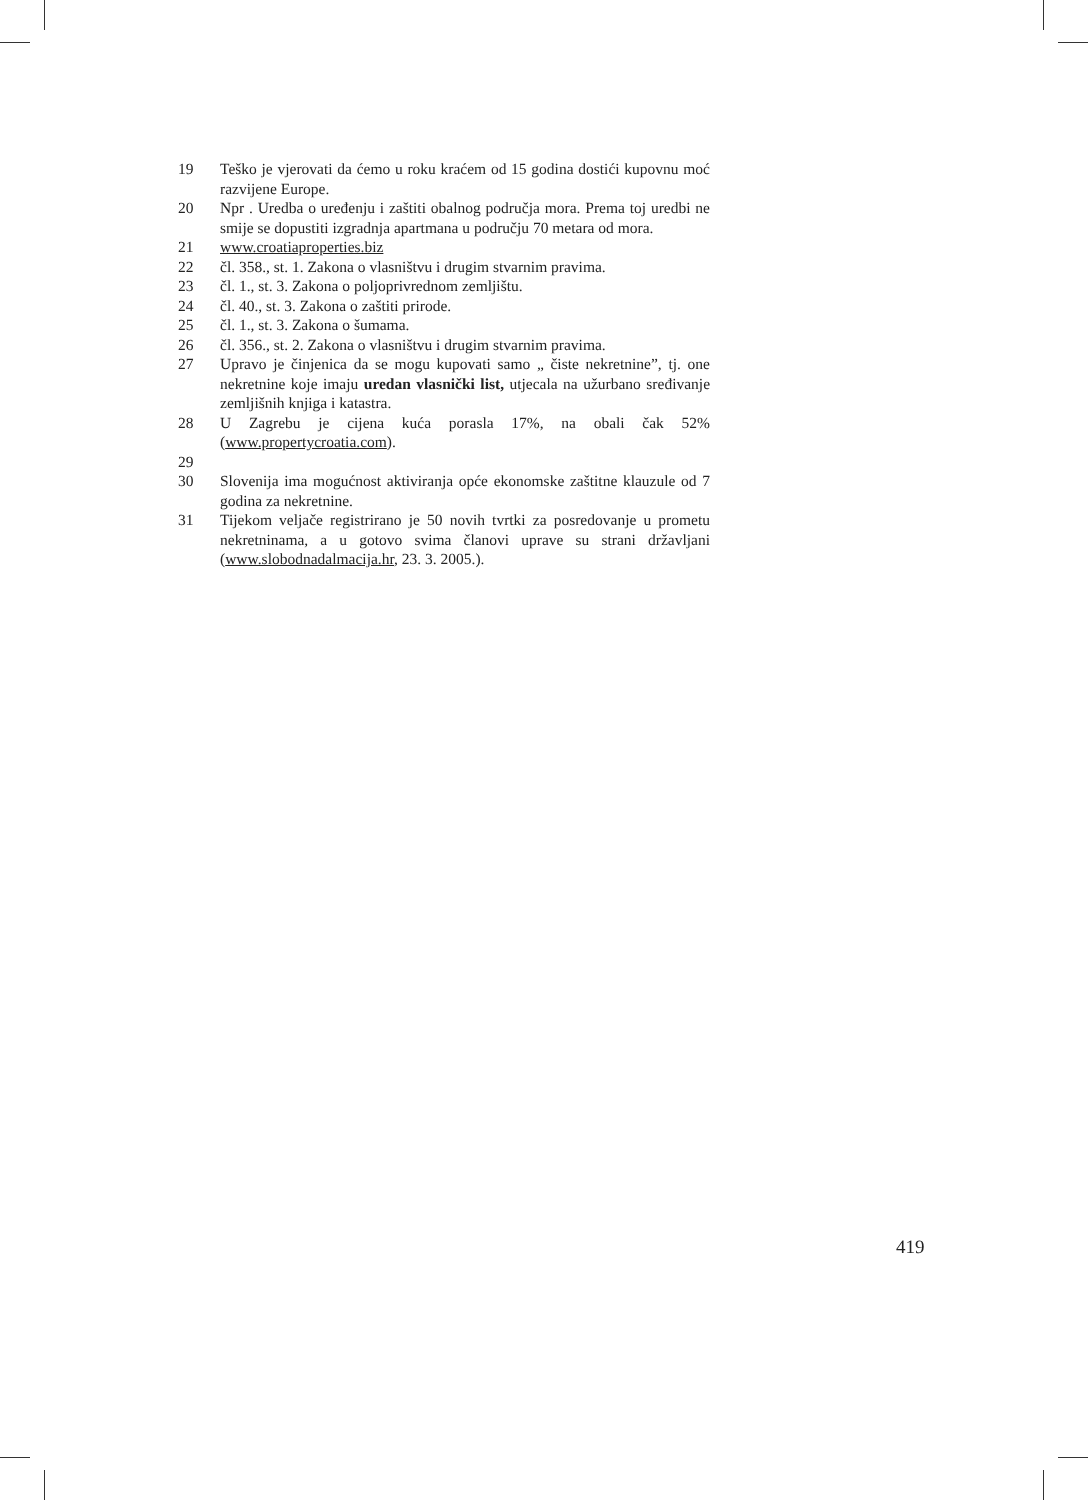19 Teško je vjerovati da ćemo u roku kraćem od 15 godina dostići kupovnu moć razvijene Europe.
20 Npr . Uredba o uređenju i zaštiti obalnog područja mora. Prema toj uredbi ne smije se dopustiti izgradnja apartmana u području 70 metara od mora.
21 www.croatiaproperties.biz
22 čl. 358., st. 1. Zakona o vlasništvu i drugim stvarnim pravima.
23 čl. 1., st. 3. Zakona o poljoprivrednom zemljištu.
24 čl. 40., st. 3. Zakona o zaštiti prirode.
25 čl. 1., st. 3. Zakona o šumama.
26 čl. 356., st. 2. Zakona o vlasništvu i drugim stvarnim pravima.
27 Upravo je činjenica da se mogu kupovati samo „ čiste nekretnine”, tj. one nekretnine koje imaju uredan vlasnički list, utjecala na užurbano sređivanje zemljišnih knjiga i katastra.
28 U Zagrebu je cijena kuća porasla 17%, na obali čak 52% (www.propertycroatia.com).
29
30 Slovenija ima mogućnost aktiviranja opće ekonomske zaštitne klauzule od 7 godina za nekretnine.
31 Tijekom veljače registrirano je 50 novih tvrtki za posredovanje u prometu nekretninama, a u gotovo svima članovi uprave su strani državljani (www.slobodnadalmacija.hr, 23. 3. 2005.).
419